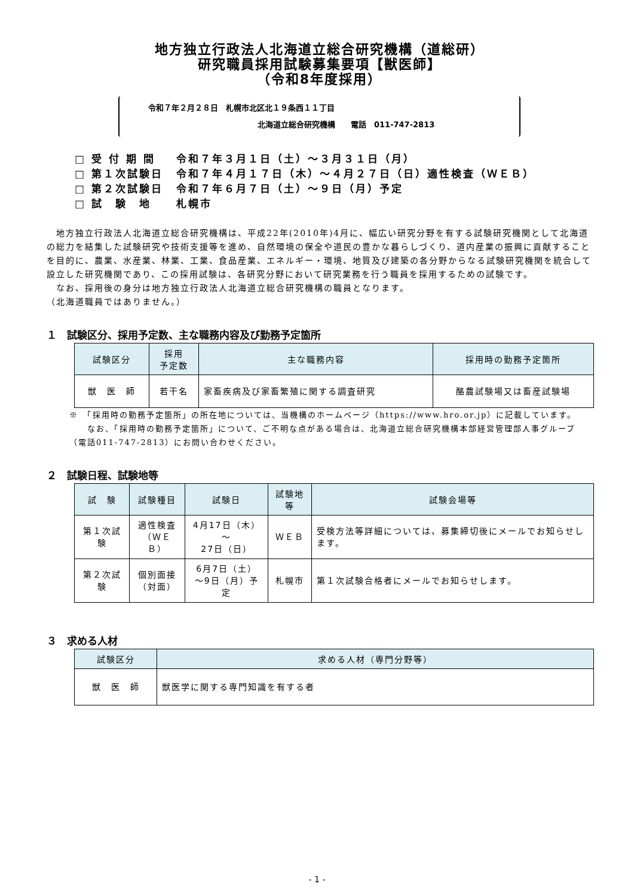地方独立行政法人北海道立総合研究機構（道総研）
研究職員採用試験募集要項【獣医師】
（令和8年度採用）
令和７年２月２８日　札幌市北区北１９条西１１丁目
北海道立総合研究機構　　電話　011-747-2813
| □ 受 付 期 間 | 令和７年３月１日（土）～３月３１日（月） |
| □ 第１次試験日 | 令和７年４月１７日（木）～４月２７日（日）適性検査（ＷＥＢ） |
| □ 第２次試験日 | 令和７年６月７日（土）～９日（月）予定 |
| □ 試 験 地 | 札幌市 |
　地方独立行政法人北海道立総合研究機構は、平成22年(2010年)4月に、幅広い研究分野を有する試験研究機関として北海道の総力を結集した試験研究や技術支援等を進め、自然環境の保全や道民の豊かな暮らしづくり、道内産業の振興に貢献することを目的に、農業、水産業、林業、工業、食品産業、エネルギー・環境、地質及び建築の各分野からなる試験研究機関を統合して設立した研究機関であり、この採用試験は、各研究分野において研究業務を行う職員を採用するための試験です。
　なお、採用後の身分は地方独立行政法人北海道立総合研究機構の職員となります。
（北海道職員ではありません。）
１　試験区分、採用予定数、主な職務内容及び勤務予定箇所
| 試験区分 | 採用 予定数 | 主な職務内容 | 採用時の勤務予定箇所 |
| --- | --- | --- | --- |
| 獣 医 師 | 若干名 | 家畜疾病及び家畜繁殖に関する調査研究 | 酪農試験場又は畜産試験場 |
※　「採用時の勤務予定箇所」の所在地については、当機構のホームページ（https://www.hro.or.jp）に記載しています。
　　なお、「採用時の勤務予定箇所」について、ご不明な点がある場合は、北海道立総合研究機構本部経営管理部人事グループ（電話011-747-2813）にお問い合わせください。
２　試験日程、試験地等
| 試 験 | 試験種目 | 試験日 | 試験地等 | 試験会場等 |
| --- | --- | --- | --- | --- |
| 第１次試験 | 適性検査 （ＷＥＢ） | 4月17日（木）～ 27日（日） | ＷＥＢ | 受検方法等詳細については、募集締切後にメールでお知らせします。 |
| 第２次試験 | 個別面接 （対面） | 6月7日（土） ～9日（月）予定 | 札幌市 | 第１次試験合格者にメールでお知らせします。 |
３　求める人材
| 試験区分 | 求める人材（専門分野等） |
| --- | --- |
| 獣 医 師 | 獣医学に関する専門知識を有する者 |
- 1 -